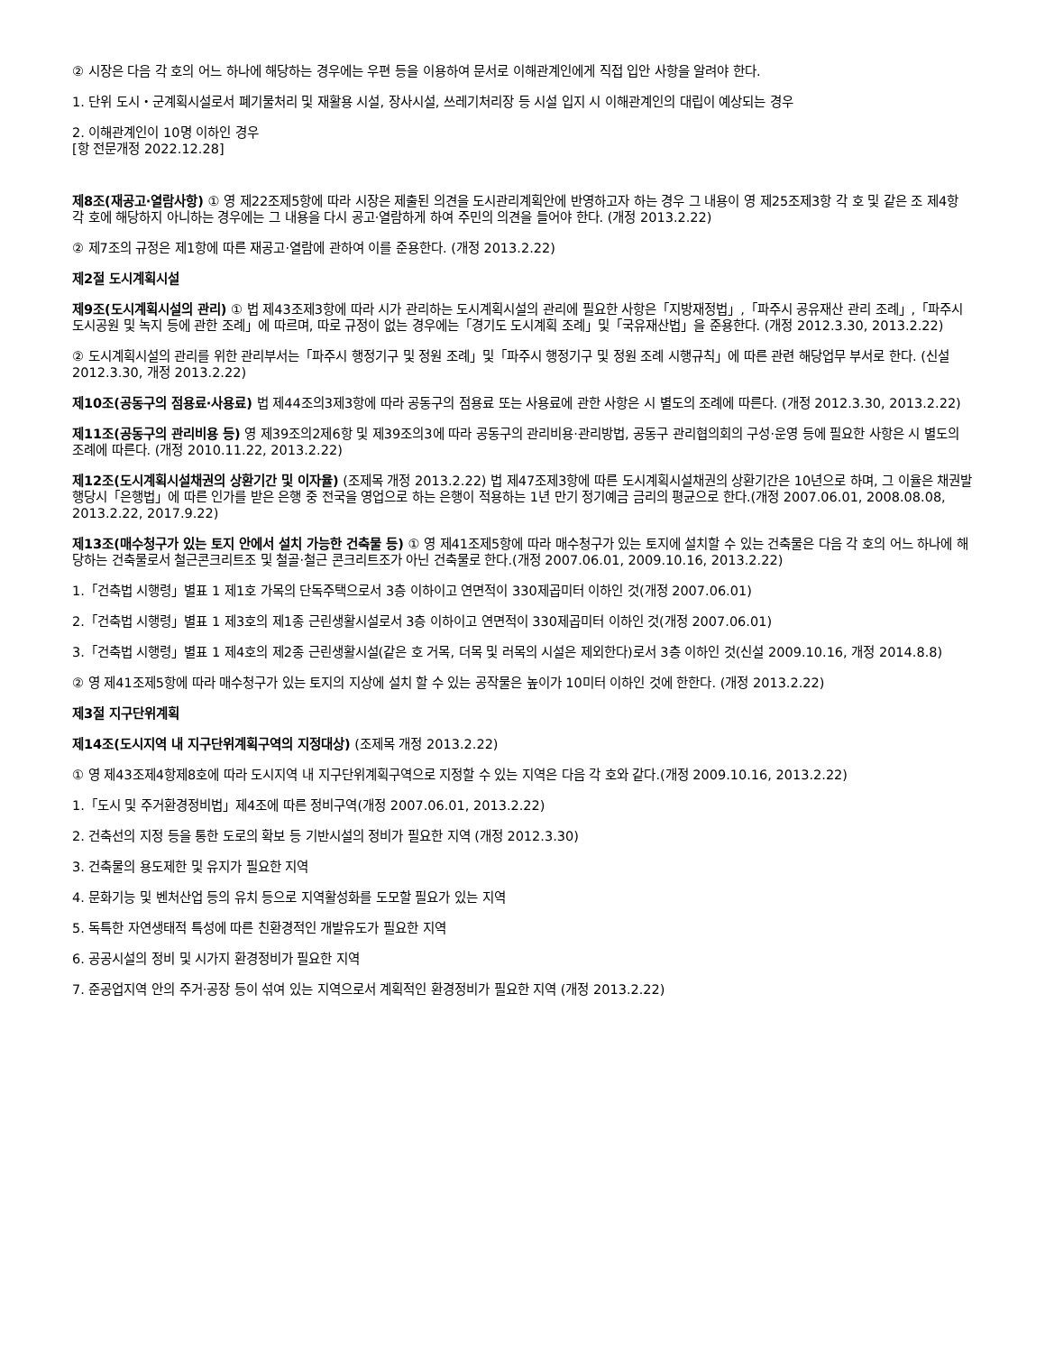② 시장은 다음 각 호의 어느 하나에 해당하는 경우에는 우편 등을 이용하여 문서로 이해관계인에게 직접 입안 사항을 알려야 한다.
1. 단위 도시・군계획시설로서 폐기물처리 및 재활용 시설, 장사시설, 쓰레기처리장 등 시설 입지 시 이해관계인의 대립이 예상되는 경우
2. 이해관계인이 10명 이하인 경우
[항 전문개정 2022.12.28]
제8조(재공고·열람사항) ① 영 제22조제5항에 따라 시장은 제출된 의견을 도시관리계획안에 반영하고자 하는 경우 그 내용이 영 제25조제3항 각 호 및 같은 조 제4항 각 호에 해당하지 아니하는 경우에는 그 내용을 다시 공고·열람하게 하여 주민의 의견을 들어야 한다. (개정 2013.2.22)
② 제7조의 규정은 제1항에 따른 재공고·열람에 관하여 이를 준용한다. (개정 2013.2.22)
제2절 도시계획시설
제9조(도시계획시설의 관리) ① 법 제43조제3항에 따라 시가 관리하는 도시계획시설의 관리에 필요한 사항은「지방재정법」,「파주시 공유재산 관리 조례」,「파주시 도시공원 및 녹지 등에 관한 조례」에 따르며, 따로 규정이 없는 경우에는「경기도 도시계획 조례」및「국유재산법」을 준용한다. (개정 2012.3.30, 2013.2.22)
② 도시계획시설의 관리를 위한 관리부서는「파주시 행정기구 및 정원 조례」및「파주시 행정기구 및 정원 조례 시행규칙」에 따른 관련 해당업무 부서로 한다. (신설 2012.3.30, 개정 2013.2.22)
제10조(공동구의 점용료·사용료) 법 제44조의3제3항에 따라 공동구의 점용료 또는 사용료에 관한 사항은 시 별도의 조례에 따른다. (개정 2012.3.30, 2013.2.22)
제11조(공동구의 관리비용 등) 영 제39조의2제6항 및 제39조의3에 따라 공동구의 관리비용·관리방법, 공동구 관리협의회의 구성·운영 등에 필요한 사항은 시 별도의 조례에 따른다. (개정 2010.11.22, 2013.2.22)
제12조(도시계획시설채권의 상환기간 및 이자율) (조제목 개정 2013.2.22) 법 제47조제3항에 따른 도시계획시설채권의 상환기간은 10년으로 하며, 그 이율은 채권발행당시「은행법」에 따른 인가를 받은 은행 중 전국을 영업으로 하는 은행이 적용하는 1년 만기 정기예금 금리의 평균으로 한다.(개정 2007.06.01, 2008.08.08, 2013.2.22, 2017.9.22)
제13조(매수청구가 있는 토지 안에서 설치 가능한 건축물 등) ① 영 제41조제5항에 따라 매수청구가 있는 토지에 설치할 수 있는 건축물은 다음 각 호의 어느 하나에 해당하는 건축물로서 철근콘크리트조 및 철골·철근 콘크리트조가 아닌 건축물로 한다.(개정 2007.06.01, 2009.10.16, 2013.2.22)
1.「건축법 시행령」별표 1 제1호 가목의 단독주택으로서 3층 이하이고 연면적이 330제곱미터 이하인 것(개정 2007.06.01)
2.「건축법 시행령」별표 1 제3호의 제1종 근린생활시설로서 3층 이하이고 연면적이 330제곱미터 이하인 것(개정 2007.06.01)
3.「건축법 시행령」별표 1 제4호의 제2종 근린생활시설(같은 호 거목, 더목 및 러목의 시설은 제외한다)로서 3층 이하인 것(신설 2009.10.16, 개정 2014.8.8)
② 영 제41조제5항에 따라 매수청구가 있는 토지의 지상에 설치 할 수 있는 공작물은 높이가 10미터 이하인 것에 한한다. (개정 2013.2.22)
제3절 지구단위계획
제14조(도시지역 내 지구단위계획구역의 지정대상) (조제목 개정 2013.2.22)
① 영 제43조제4항제8호에 따라 도시지역 내 지구단위계획구역으로 지정할 수 있는 지역은 다음 각 호와 같다.(개정 2009.10.16, 2013.2.22)
1.「도시 및 주거환경정비법」제4조에 따른 정비구역(개정 2007.06.01, 2013.2.22)
2. 건축선의 지정 등을 통한 도로의 확보 등 기반시설의 정비가 필요한 지역 (개정 2012.3.30)
3. 건축물의 용도제한 및 유지가 필요한 지역
4. 문화기능 및 벤처산업 등의 유치 등으로 지역활성화를 도모할 필요가 있는 지역
5. 독특한 자연생태적 특성에 따른 친환경적인 개발유도가 필요한 지역
6. 공공시설의 정비 및 시가지 환경정비가 필요한 지역
7. 준공업지역 안의 주거·공장 등이 섞여 있는 지역으로서 계획적인 환경정비가 필요한 지역 (개정 2013.2.22)